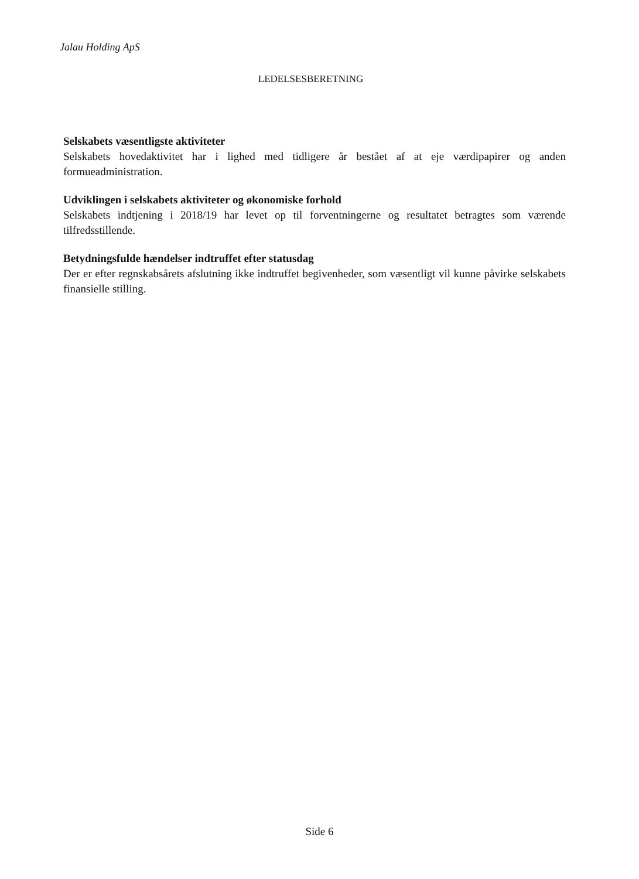Jalau Holding ApS
LEDELSESBERETNING
Selskabets væsentligste aktiviteter
Selskabets hovedaktivitet har i lighed med tidligere år bestået af at eje værdipapirer og anden formueadministration.
Udviklingen i selskabets aktiviteter og økonomiske forhold
Selskabets indtjening i 2018/19 har levet op til forventningerne og resultatet betragtes som værende tilfredsstillende.
Betydningsfulde hændelser indtruffet efter statusdag
Der er efter regnskabsårets afslutning ikke indtruffet begivenheder, som væsentligt vil kunne påvirke selskabets finansielle stilling.
Side 6